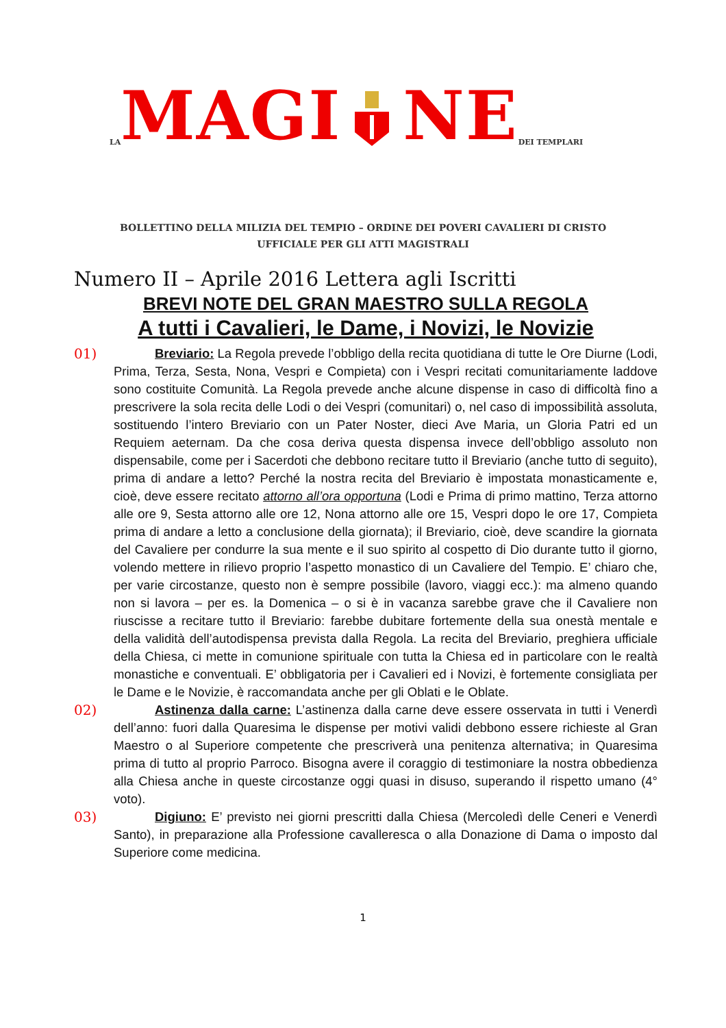LA MAGI NE DEI TEMPLARI
BOLLETTINO DELLA MILIZIA DEL TEMPIO – ORDINE DEI POVERI CAVALIERI DI CRISTO
UFFICIALE PER GLI ATTI MAGISTRALI
Numero II – Aprile 2016 Lettera agli Iscritti
BREVI NOTE DEL GRAN MAESTRO SULLA REGOLA
A tutti i Cavalieri, le Dame, i Novizi, le Novizie
01) Breviario: La Regola prevede l’obbligo della recita quotidiana di tutte le Ore Diurne (Lodi, Prima, Terza, Sesta, Nona, Vespri e Compieta) con i Vespri recitati comunitariamente laddove sono costituite Comunità. La Regola prevede anche alcune dispense in caso di difficoltà fino a prescrivere la sola recita delle Lodi o dei Vespri (comunitari) o, nel caso di impossibilità assoluta, sostituendo l’intero Breviario con un Pater Noster, dieci Ave Maria, un Gloria Patri ed un Requiem aeternam. Da che cosa deriva questa dispensa invece dell’obbligo assoluto non dispensabile, come per i Sacerdoti che debbono recitare tutto il Breviario (anche tutto di seguito), prima di andare a letto? Perché la nostra recita del Breviario è impostata monasticamente e, cioè, deve essere recitato attorno all’ora opportuna (Lodi e Prima di primo mattino, Terza attorno alle ore 9, Sesta attorno alle ore 12, Nona attorno alle ore 15, Vespri dopo le ore 17, Compieta prima di andare a letto a conclusione della giornata); il Breviario, cioè, deve scandire la giornata del Cavaliere per condurre la sua mente e il suo spirito al cospetto di Dio durante tutto il giorno, volendo mettere in rilievo proprio l’aspetto monastico di un Cavaliere del Tempio. E’ chiaro che, per varie circostanze, questo non è sempre possibile (lavoro, viaggi ecc.): ma almeno quando non si lavora – per es. la Domenica – o si è in vacanza sarebbe grave che il Cavaliere non riuscisse a recitare tutto il Breviario: farebbe dubitare fortemente della sua onestà mentale e della validità dell’autodispensa prevista dalla Regola. La recita del Breviario, preghiera ufficiale della Chiesa, ci mette in comunione spirituale con tutta la Chiesa ed in particolare con le realtà monastiche e conventuali. E’ obbligatoria per i Cavalieri ed i Novizi, è fortemente consigliata per le Dame e le Novizie, è raccomandata anche per gli Oblati e le Oblate.
02) Astinenza dalla carne: L’astinenza dalla carne deve essere osservata in tutti i Venerdì dell’anno: fuori dalla Quaresima le dispense per motivi validi debbono essere richieste al Gran Maestro o al Superiore competente che prescriverà una penitenza alternativa; in Quaresima prima di tutto al proprio Parroco. Bisogna avere il coraggio di testimoniare la nostra obbedienza alla Chiesa anche in queste circostanze oggi quasi in disuso, superando il rispetto umano (4° voto).
03) Digiuno: E’ previsto nei giorni prescritti dalla Chiesa (Mercoledì delle Ceneri e Venerdì Santo), in preparazione alla Professione cavalleresca o alla Donazione di Dama o imposto dal Superiore come medicina.
1